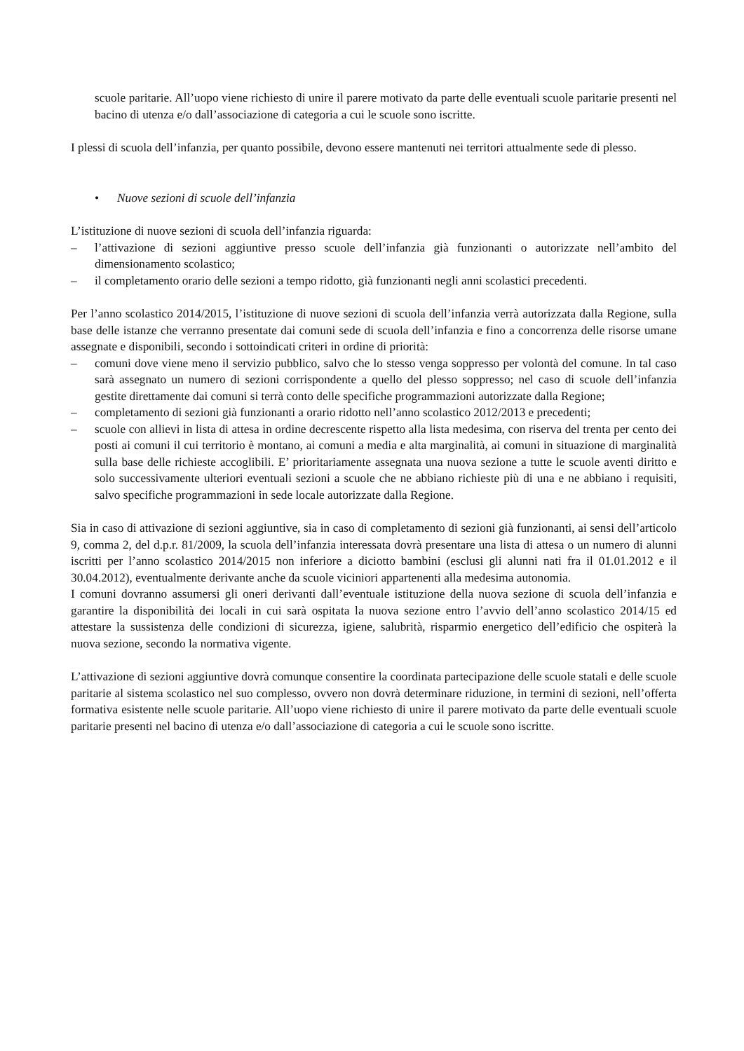scuole paritarie. All’uopo viene richiesto di unire il parere motivato da parte delle eventuali scuole paritarie presenti nel bacino di utenza e/o dall’associazione di categoria a cui le scuole sono iscritte.
I plessi di scuola dell’infanzia, per quanto possibile, devono essere mantenuti nei territori attualmente sede di plesso.
• Nuove sezioni di scuole dell’infanzia
L’istituzione di nuove sezioni di scuola dell’infanzia riguarda:
– l’attivazione di sezioni aggiuntive presso scuole dell’infanzia già funzionanti o autorizzate nell’ambito del dimensionamento scolastico;
– il completamento orario delle sezioni a tempo ridotto, già funzionanti negli anni scolastici precedenti.
Per l’anno scolastico 2014/2015, l’istituzione di nuove sezioni di scuola dell’infanzia verrà autorizzata dalla Regione, sulla base delle istanze che verranno presentate dai comuni sede di scuola dell’infanzia e fino a concorrenza delle risorse umane assegnate e disponibili, secondo i sottoindicati criteri in ordine di priorità:
– comuni dove viene meno il servizio pubblico, salvo che lo stesso venga soppresso per volontà del comune. In tal caso sarà assegnato un numero di sezioni corrispondente a quello del plesso soppresso; nel caso di scuole dell’infanzia gestite direttamente dai comuni si terrà conto delle specifiche programmazioni autorizzate dalla Regione;
– completamento di sezioni già funzionanti a orario ridotto nell’anno scolastico 2012/2013 e precedenti;
– scuole con allievi in lista di attesa in ordine decrescente rispetto alla lista medesima, con riserva del trenta per cento dei posti ai comuni il cui territorio è montano, ai comuni a media e alta marginalità, ai comuni in situazione di marginalità sulla base delle richieste accoglibili. E’ prioritariamente assegnata una nuova sezione a tutte le scuole aventi diritto e solo successivamente ulteriori eventuali sezioni a scuole che ne abbiano richieste più di una e ne abbiano i requisiti, salvo specifiche programmazioni in sede locale autorizzate dalla Regione.
Sia in caso di attivazione di sezioni aggiuntive, sia in caso di completamento di sezioni già funzionanti, ai sensi dell’articolo 9, comma 2, del d.p.r. 81/2009, la scuola dell’infanzia interessata dovrà presentare una lista di attesa o un numero di alunni iscritti per l’anno scolastico 2014/2015 non inferiore a diciotto bambini (esclusi gli alunni nati fra il 01.01.2012 e il 30.04.2012), eventualmente derivante anche da scuole viciniori appartenenti alla medesima autonomia.
I comuni dovranno assumersi gli oneri derivanti dall’eventuale istituzione della nuova sezione di scuola dell’infanzia e garantire la disponibilità dei locali in cui sarà ospitata la nuova sezione entro l’avvio dell’anno scolastico 2014/15 ed attestare la sussistenza delle condizioni di sicurezza, igiene, salubrità, risparmio energetico dell’edificio che ospiterà la nuova sezione, secondo la normativa vigente.
L’attivazione di sezioni aggiuntive dovrà comunque consentire la coordinata partecipazione delle scuole statali e delle scuole paritarie al sistema scolastico nel suo complesso, ovvero non dovrà determinare riduzione, in termini di sezioni, nell’offerta formativa esistente nelle scuole paritarie. All’uopo viene richiesto di unire il parere motivato da parte delle eventuali scuole paritarie presenti nel bacino di utenza e/o dall’associazione di categoria a cui le scuole sono iscritte.